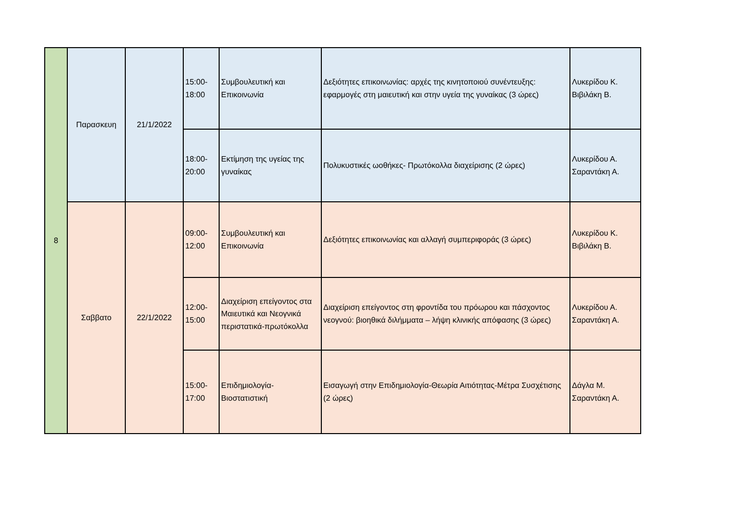| 8 | Παρασκευη | 21/1/2022 | 15:00- 18:00 | Συμβουλευτική και Επικοινωνία | Δεξιότητες επικοινωνίας: αρχές της κινητοποιού συνέντευξης: εφαρμογές στη μαιευτική και στην υγεία της γυναίκας (3 ώρες) | Λυκερίδου Κ. Βιβιλάκη Β. |
| | | | 18:00- 20:00 | Εκτίμηση της υγείας της γυναίκας | Πολυκυστικές ωοθήκες- Πρωτόκολλα διαχείρισης (2 ώρες) | Λυκερίδου Α. Σαραντάκη Α. |
| | Σαββατο | 22/1/2022 | 09:00- 12:00 | Συμβουλευτική και Επικοινωνία | Δεξιότητες επικοινωνίας και αλλαγή συμπεριφοράς (3 ώρες) | Λυκερίδου Κ. Βιβιλάκη Β. |
| | | | 12:00- 15:00 | Διαχείριση επείγοντος στα Μαιευτικά και Νεογνικά περιστατικά-πρωτόκολλα | Διαχείριση επείγοντος στη φροντίδα του πρόωρου και πάσχοντος νεογνού: βιοηθικά διλήμματα – λήψη κλινικής απόφασης (3 ώρες) | Λυκερίδου Α. Σαραντάκη Α. |
| | | | 15:00- 17:00 | Επιδημιολογία-Βιοστατιστική | Εισαγωγή στην Επιδημιολογία-Θεωρία Αιτιότητας-Μέτρα Συσχέτισης (2 ώρες) | Δάγλα Μ. Σαραντάκη Α. |